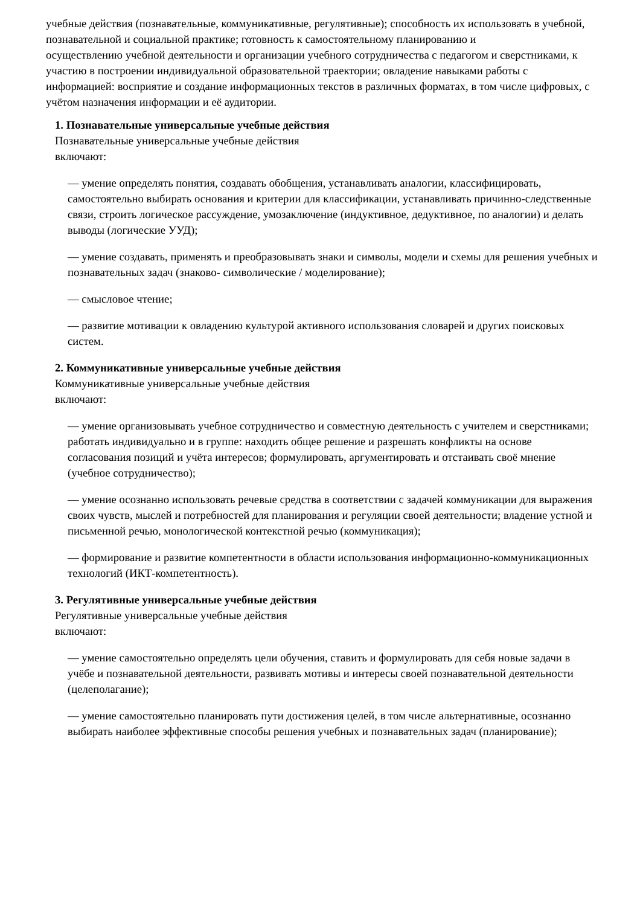учебные действия (познавательные, коммуникативные, регулятивные); способность их использовать в учебной, познавательной и социальной практике; готовность к самостоятельному планированию и
осуществлению учебной деятельности и организации учебного сотрудничества с педагогом и сверстниками, к участию в построении индивидуальной образовательной траектории; овладение навыками работы с информацией: восприятие и создание информационных текстов в различных форматах, в том числе цифровых, с учётом назначения информации и её аудитории.
1. Познавательные универсальные учебные действия
Познавательные универсальные учебные действия
включают:
— умение определять понятия, создавать обобщения, устанавливать аналогии, классифицировать, самостоятельно выбирать основания и критерии для классификации, устанавливать причинно-следственные связи, строить логическое рассуждение, умозаключение (индуктивное, дедуктивное, по аналогии) и делать выводы (логические УУД);
— умение создавать, применять и преобразовывать знаки и символы, модели и схемы для решения учебных и познавательных задач (знаково- символические / моделирование);
— смысловое чтение;
— развитие мотивации к овладению культурой активного использования словарей и других поисковых систем.
2. Коммуникативные универсальные учебные действия
Коммуникативные универсальные учебные действия
включают:
— умение организовывать учебное сотрудничество и совместную деятельность с учителем и сверстниками; работать индивидуально и в группе: находить общее решение и разрешать конфликты на основе согласования позиций и учёта интересов; формулировать, аргументировать и отстаивать своё мнение (учебное сотрудничество);
— умение осознанно использовать речевые средства в соответствии с задачей коммуникации для выражения своих чувств, мыслей и потребностей для планирования и регуляции своей деятельности; владение устной и письменной речью, монологической контекстной речью (коммуникация);
— формирование и развитие компетентности в области использования информационно-коммуникационных технологий (ИКТ-компетентность).
3. Регулятивные универсальные учебные действия
Регулятивные универсальные учебные действия
включают:
— умение самостоятельно определять цели обучения, ставить и формулировать для себя новые задачи в учёбе и познавательной деятельности, развивать мотивы и интересы своей познавательной деятельности (целеполагание);
— умение самостоятельно планировать пути достижения целей, в том числе альтернативные, осознанно выбирать наиболее эффективные способы решения учебных и познавательных задач (планирование);